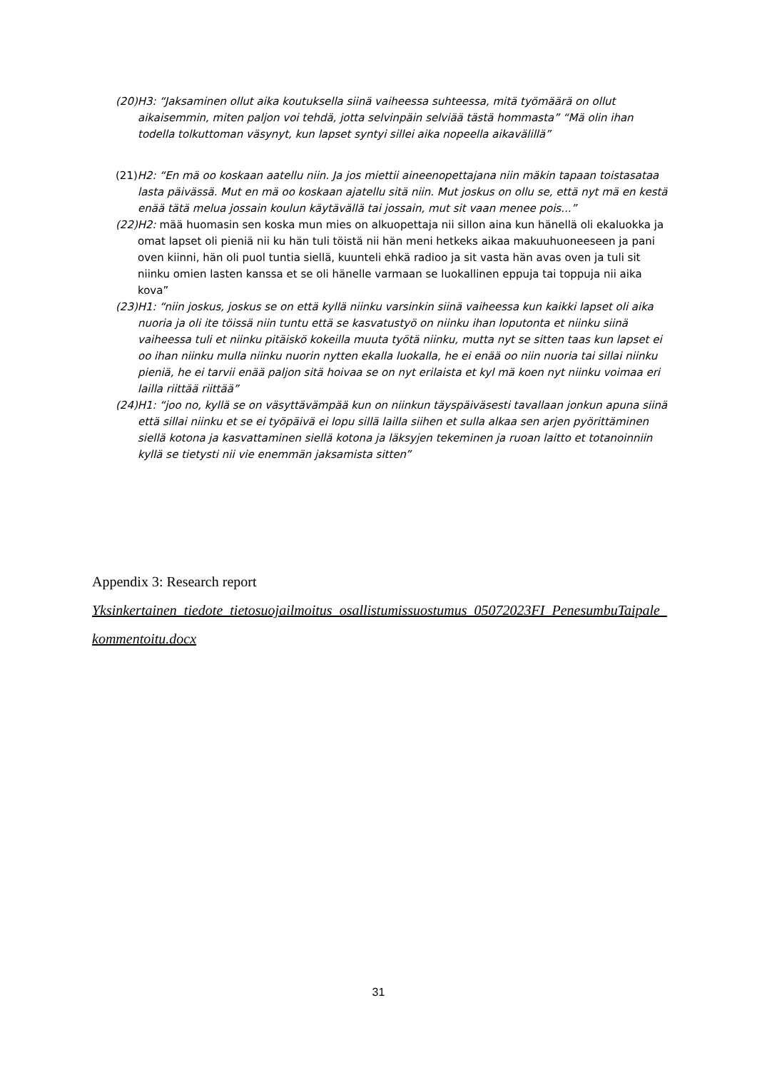(20)H3: “Jaksaminen ollut aika koutuksella siinä vaiheessa suhteessa, mitä työmäärä on ollut aikaisemmin, miten paljon voi tehdä, jotta selvinpäin selviää tästä hommasta” “Mä olin ihan todella tolkuttoman väsynyt, kun lapset syntyi sillei aika nopeella aikavälillä”
(21)H2: “En mä oo koskaan aatellu niin. Ja jos miettii aineenopettajana niin mäkin tapaan toistasataa lasta päivässä. Mut en mä oo koskaan ajatellu sitä niin. Mut joskus on ollu se, että nyt mä en kestä enää tätä melua jossain koulun käytävällä tai jossain, mut sit vaan menee pois...”
(22)H2: mää huomasin sen koska mun mies on alkuopettaja nii sillon aina kun hänellä oli ekaluokka ja omat lapset oli pieniä nii ku hän tuli töistä nii hän meni hetkeks aikaa makuuhuoneeseen ja pani oven kiinni, hän oli puol tuntia siellä, kuunteli ehkä radioo ja sit vasta hän avas oven ja tuli sit niinku omien lasten kanssa et se oli hänelle varmaan se luokallinen eppuja tai toppuja nii aika kova”
(23)H1: “niin joskus, joskus se on että kyllä niinku varsinkin siinä vaiheessa kun kaikki lapset oli aika nuoria ja oli ite töissä niin tuntu että se kasvatustyö on niinku ihan loputonta et niinku siinä vaiheessa tuli et niinku pitäiskö kokeilla muuta työtä niinku, mutta nyt se sitten taas kun lapset ei oo ihan niinku mulla niinku nuorin nytten ekalla luokalla, he ei enää oo niin nuoria tai sillai niinku pieniä, he ei tarvii enää paljon sitä hoivaa se on nyt erilaista et kyl mä koen nyt niinku voimaa eri lailla riittää riittää”
(24)H1: “joo no, kyllä se on väsyttävämpää kun on niinkun täyspäiväsesti tavallaan jonkun apuna siinä että sillai niinku et se ei työpäivä ei lopu sillä lailla siihen et sulla alkaa sen arjen pyörittäminen siellä kotona ja kasvattaminen siellä kotona ja läksyjen tekeminen ja ruoan laitto et totanoinniin kyllä se tietysti nii vie enemmän jaksamista sitten”
Appendix 3: Research report
Yksinkertainen_tiedote_tietosuojailmoitus_osallistumissuostumus_05072023FI_PenesumbuTaipale_kommentoitu.docx
31